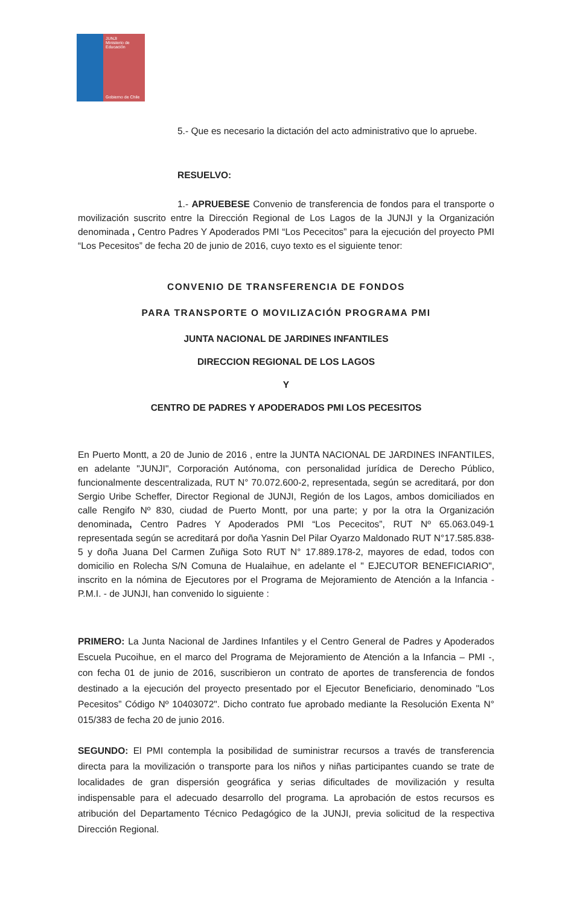JUNJI
Ministerio de Educación
Gobierno de Chile
5.- Que es necesario la dictación del acto administrativo que lo apruebe.
RESUELVO:
1.- APRUEBESE Convenio de transferencia de fondos para el transporte o movilización suscrito entre la Dirección Regional de Los Lagos de la JUNJI y la Organización denominada , Centro Padres Y Apoderados PMI “Los Pececitos” para la ejecución del proyecto PMI “Los Pecesitos” de fecha 20 de junio de 2016, cuyo texto es el siguiente tenor:
CONVENIO DE TRANSFERENCIA DE FONDOS
PARA TRANSPORTE O MOVILIZACIÓN PROGRAMA PMI
JUNTA NACIONAL DE JARDINES INFANTILES
DIRECCION REGIONAL DE LOS LAGOS
Y
CENTRO DE PADRES Y APODERADOS PMI LOS PECESITOS
En Puerto Montt, a 20 de Junio de 2016 , entre la JUNTA NACIONAL DE JARDINES INFANTILES, en adelante "JUNJI", Corporación Autónoma, con personalidad jurídica de Derecho Público, funcionalmente descentralizada, RUT N° 70.072.600-2, representada, según se acreditará, por don Sergio Uribe Scheffer, Director Regional de JUNJI, Región de los Lagos, ambos domiciliados en calle Rengifo Nº 830, ciudad de Puerto Montt, por una parte; y por la otra la Organización denominada, Centro Padres Y Apoderados PMI “Los Pececitos”, RUT Nº 65.063.049-1 representada según se acreditará por doña Yasnin Del Pilar Oyarzo Maldonado RUT N°17.585.838-5 y doña Juana Del Carmen Zuñiga Soto RUT N° 17.889.178-2, mayores de edad, todos con domicilio en Rolecha S/N Comuna de Hualaihue, en adelante el " EJECUTOR BENEFICIARIO", inscrito en la nómina de Ejecutores por el Programa de Mejoramiento de Atención a la Infancia - P.M.I. - de JUNJI, han convenido lo siguiente :
PRIMERO: La Junta Nacional de Jardines Infantiles y el Centro General de Padres y Apoderados Escuela Pucoihue, en el marco del Programa de Mejoramiento de Atención a la Infancia – PMI -, con fecha 01 de junio de 2016, suscribieron un contrato de aportes de transferencia de fondos destinado a la ejecución del proyecto presentado por el Ejecutor Beneficiario, denominado "Los Pecesitos” Código Nº 10403072". Dicho contrato fue aprobado mediante la Resolución Exenta N° 015/383 de fecha 20 de junio 2016.
SEGUNDO: El PMI contempla la posibilidad de suministrar recursos a través de transferencia directa para la movilización o transporte para los niños y niñas participantes cuando se trate de localidades de gran dispersión geográfica y serias dificultades de movilización y resulta indispensable para el adecuado desarrollo del programa. La aprobación de estos recursos es atribución del Departamento Técnico Pedagógico de la JUNJI, previa solicitud de la respectiva Dirección Regional.